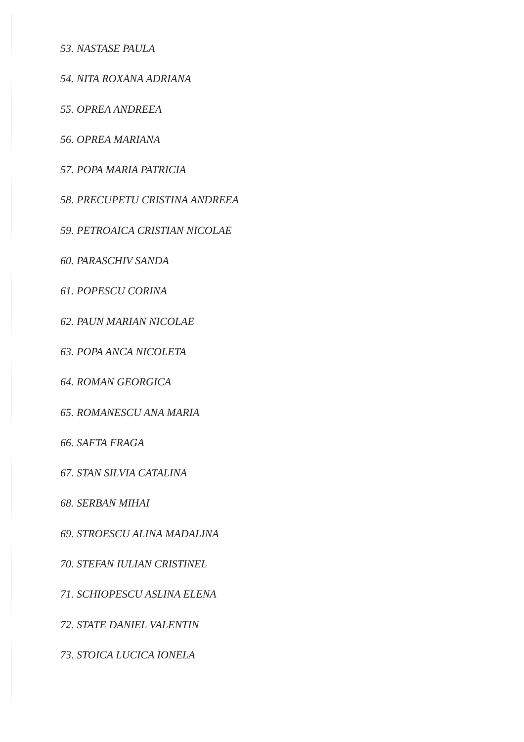53. NASTASE PAULA
54. NITA ROXANA ADRIANA
55. OPREA ANDREEA
56. OPREA MARIANA
57. POPA MARIA PATRICIA
58. PRECUPETU CRISTINA ANDREEA
59. PETROAICA CRISTIAN NICOLAE
60. PARASCHIV SANDA
61. POPESCU CORINA
62. PAUN MARIAN NICOLAE
63. POPA ANCA NICOLETA
64. ROMAN GEORGICA
65. ROMANESCU ANA MARIA
66. SAFTA FRAGA
67. STAN SILVIA CATALINA
68. SERBAN MIHAI
69. STROESCU ALINA MADALINA
70. STEFAN IULIAN CRISTINEL
71. SCHIOPESCU ASLINA ELENA
72. STATE DANIEL VALENTIN
73. STOICA LUCICA IONELA